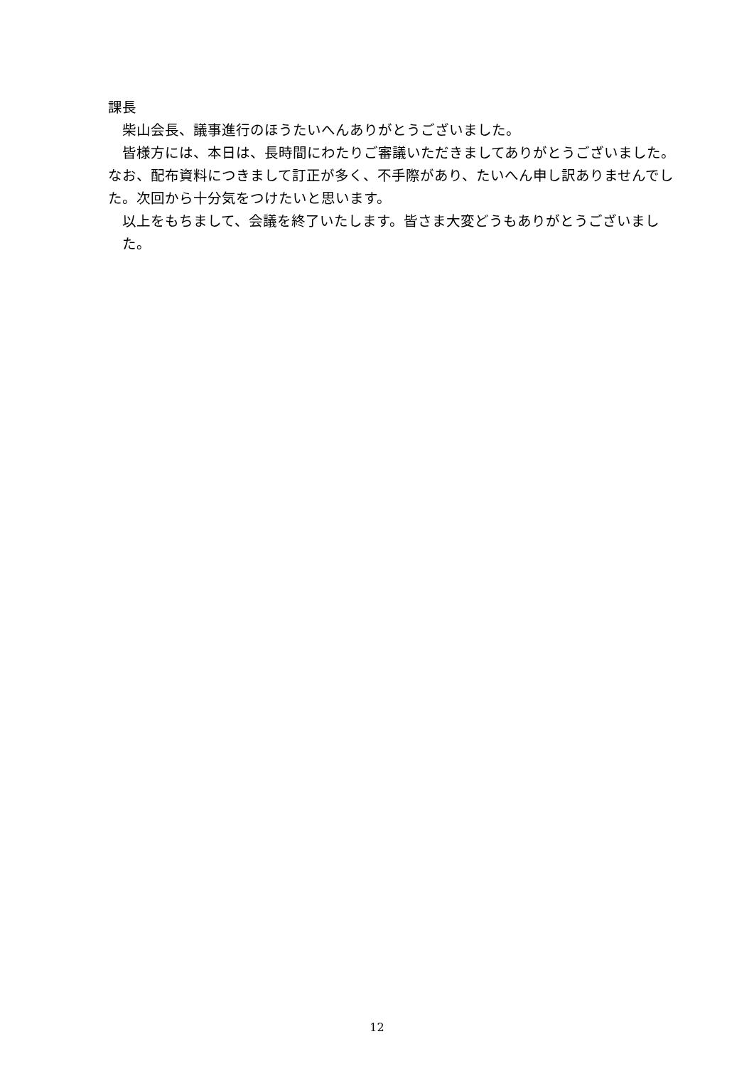課長
　柴山会長、議事進行のほうたいへんありがとうございました。
　皆様方には、本日は、長時間にわたりご審議いただきましてありがとうございました。なお、配布資料につきまして訂正が多く、不手際があり、たいへん申し訳ありませんでした。次回から十分気をつけたいと思います。
以上をもちまして、会議を終了いたします。皆さま大変どうもありがとうございました。
12